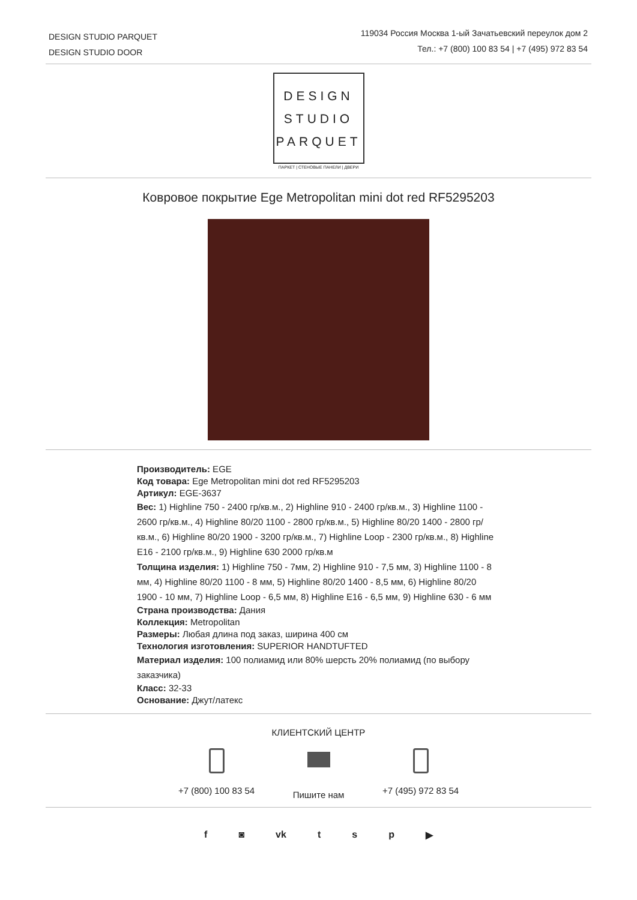DESIGN STUDIO PARQUET
DESIGN STUDIO DOOR
119034 Россия Москва 1-ый Зачатьевский переулок дом 2
Тел.: +7 (800) 100 83 54 | +7 (495) 972 83 54
DESIGN
STUDIO
PARQUET
ПАРКЕТ | СТЕНОВЫЕ ПАНЕЛИ | ДВЕРИ
Ковровое покрытие Ege Metropolitan mini dot red RF5295203
Производитель: EGE
Код товара: Ege Metropolitan mini dot red RF5295203
Артикул: EGE-3637
Вес: 1) Highline 750 - 2400 гр/кв.м., 2) Highline 910 - 2400 гр/кв.м., 3) Highline 1100 - 2600 гр/кв.м., 4) Highline 80/20 1100 - 2800 гр/кв.м., 5) Highline 80/20 1400 - 2800 гр/кв.м., 6) Highline 80/20 1900 - 3200 гр/кв.м., 7) Highline Loop - 2300 гр/кв.м., 8) Highline E16 - 2100 гр/кв.м., 9) Highline 630 2000 гр/кв.м
Толщина изделия: 1) Highline 750 - 7мм, 2) Highline 910 - 7,5 мм, 3) Highline 1100 - 8 мм, 4) Highline 80/20 1100 - 8 мм, 5) Highline 80/20 1400 - 8,5 мм, 6) Highline 80/20 1900 - 10 мм, 7) Highline Loop - 6,5 мм, 8) Highline E16 - 6,5 мм, 9) Highline 630 - 6 мм
Страна производства: Дания
Коллекция: Metropolitan
Размеры: Любая длина под заказ, ширина 400 см
Технология изготовления: SUPERIOR HANDTUFTED
Материал изделия: 100 полиамид или 80% шерсть 20% полиамид (по выбору заказчика)
Класс: 32-33
Основание: Джут/латекс
КЛИЕНТСКИЙ ЦЕНТР
+7 (800) 100 83 54
Пишите нам
+7 (495) 972 83 54
f ◙ vk t s p ▶